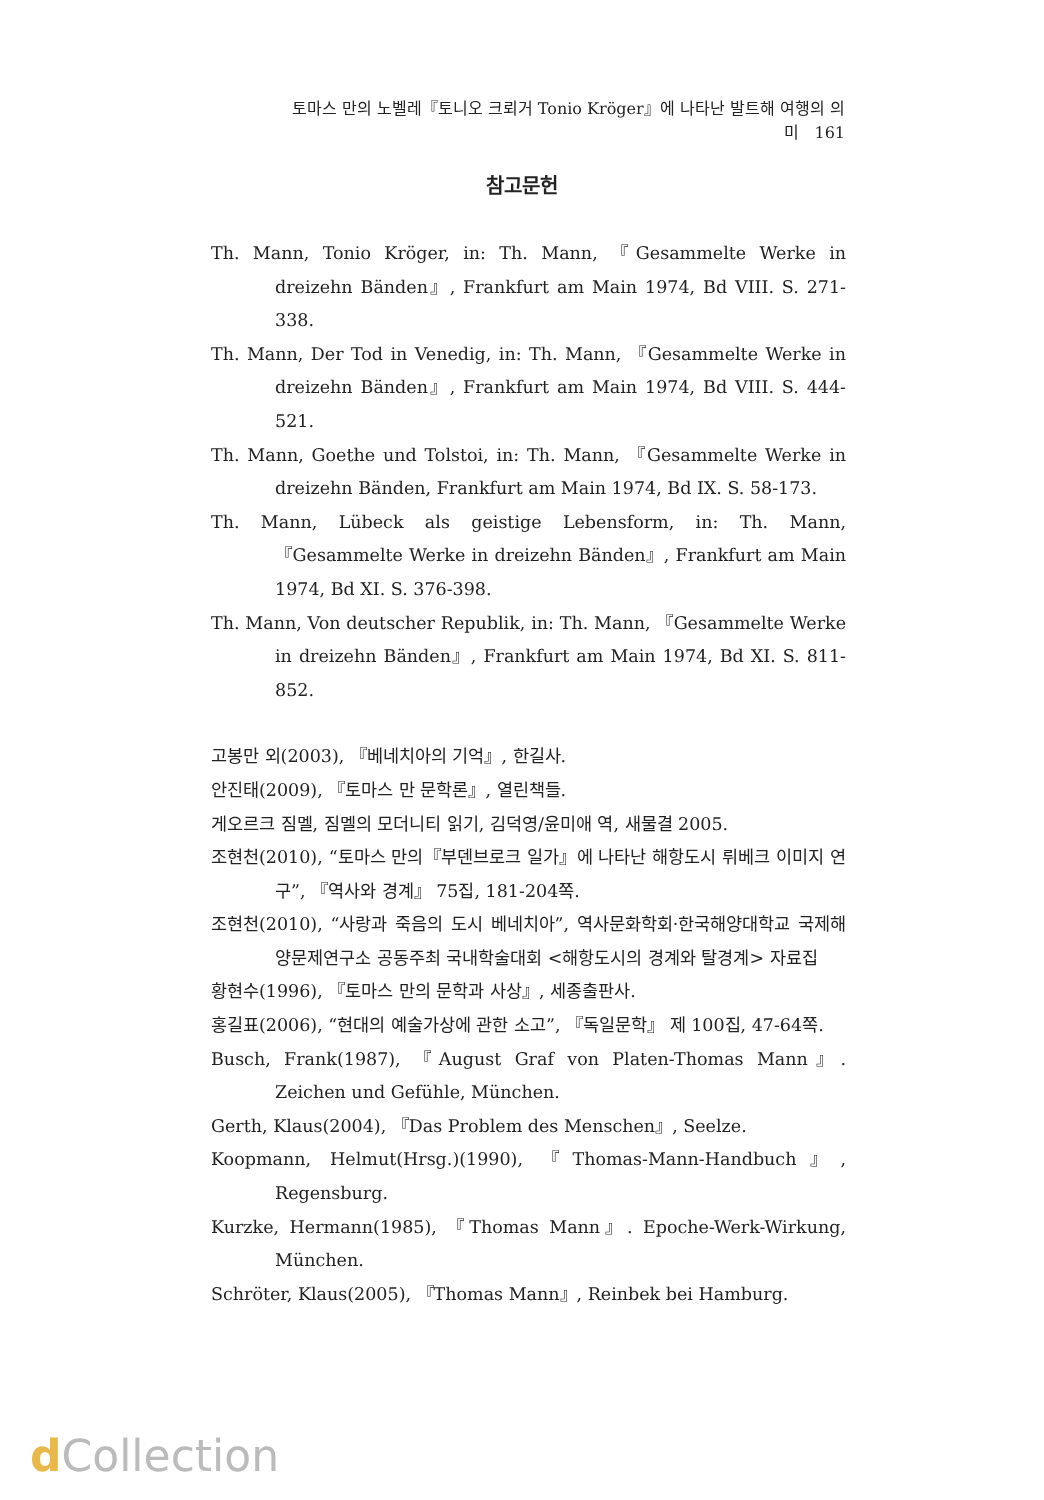토마스 만의 노벨레『토니오 크뢰거 Tonio Kröger』에 나타난 발트해 여행의 의미 161
참고문헌
Th. Mann, Tonio Kröger, in: Th. Mann, 『Gesammelte Werke in dreizehn Bänden』, Frankfurt am Main 1974, Bd VIII. S. 271-338.
Th. Mann, Der Tod in Venedig, in: Th. Mann, 『Gesammelte Werke in dreizehn Bänden』, Frankfurt am Main 1974, Bd VIII. S. 444-521.
Th. Mann, Goethe und Tolstoi, in: Th. Mann, 『Gesammelte Werke in dreizehn Bänden, Frankfurt am Main 1974, Bd IX. S. 58-173.
Th. Mann, Lübeck als geistige Lebensform, in: Th. Mann, 『Gesammelte Werke in dreizehn Bänden』, Frankfurt am Main 1974, Bd XI. S. 376-398.
Th. Mann, Von deutscher Republik, in: Th. Mann, 『Gesammelte Werke in dreizehn Bänden』, Frankfurt am Main 1974, Bd XI. S. 811-852.
고봉만 외(2003), 『베네치아의 기억』, 한길사.
안진태(2009), 『토마스 만 문학론』, 열린책들.
게오르크 짐멜, 짐멜의 모더니티 읽기, 김덕영/윤미애 역, 새물결 2005.
조현천(2010), “토마스 만의『부덴브로크 일가』에 나타난 해항도시 뤼베크 이미지 연구”, 『역사와 경계』 75집, 181-204쪽.
조현천(2010), “사랑과 죽음의 도시 베네치아”, 역사문화학회·한국해양대학교 국제해양문제연구소 공동주최 국내학술대회 <해항도시의 경계와 탈경계> 자료집
황현수(1996), 『토마스 만의 문학과 사상』, 세종출판사.
홍길표(2006), “현대의 예술가상에 관한 소고”, 『독일문학』 제 100집, 47-64쪽.
Busch, Frank(1987), 『August Graf von Platen-Thomas Mann』. Zeichen und Gefühle, München.
Gerth, Klaus(2004), 『Das Problem des Menschen』, Seelze.
Koopmann, Helmut(Hrsg.)(1990), 『Thomas-Mann-Handbuch』, Regensburg.
Kurzke, Hermann(1985), 『Thomas Mann』. Epoche-Werk-Wirkung, München.
Schröter, Klaus(2005), 『Thomas Mann』, Reinbek bei Hamburg.
d Collection